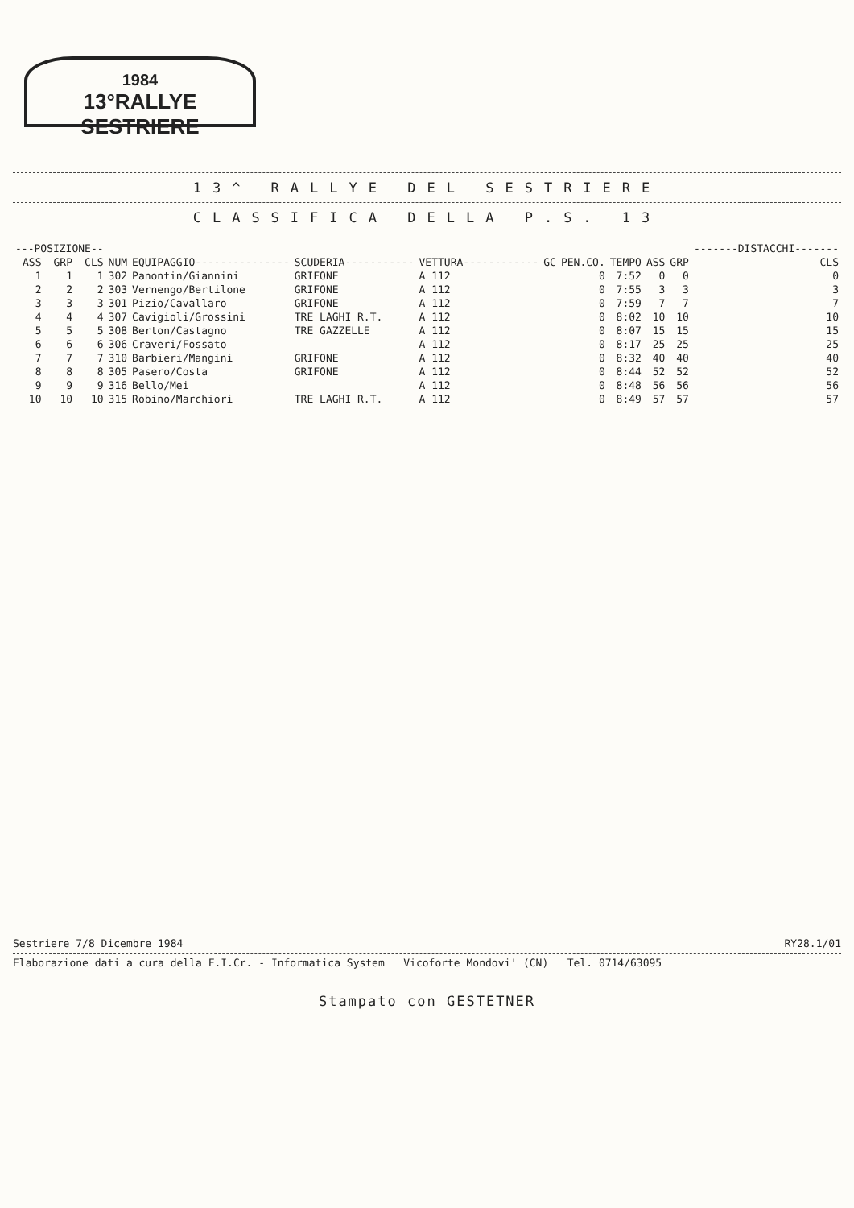1984
13°RALLYE SESTRIERE
13^ RALLYE DEL SESTRIERE
CLASSIFICA DELLA P.S. 13
| ---POSIZIONE-- | | | | | | | | | | | | -------DISTACCHI------- |
| --- | --- | --- | --- | --- | --- | --- | --- | --- | --- | --- | --- | --- |
| ASS | GRP | CLS | NUM | EQUIPAGGIO--------------- | SCUDERIA----------- | VETTURA------------ | GC | PEN.CO. | TEMPO | ASS | GRP | CLS |
| 1 | 1 | 1 | 302 | Panontin/Giannini | GRIFONE | A 112 | | 0 | 7:52 | 0 | 0 | 0 |
| 2 | 2 | 2 | 303 | Vernengo/Bertilone | GRIFONE | A 112 | | 0 | 7:55 | 3 | 3 | 3 |
| 3 | 3 | 3 | 301 | Pizio/Cavallaro | GRIFONE | A 112 | | 0 | 7:59 | 7 | 7 | 7 |
| 4 | 4 | 4 | 307 | Cavigioli/Grossini | TRE LAGHI R.T. | A 112 | | 0 | 8:02 | 10 | 10 | 10 |
| 5 | 5 | 5 | 308 | Berton/Castagno | TRE GAZZELLE | A 112 | | 0 | 8:07 | 15 | 15 | 15 |
| 6 | 6 | 6 | 306 | Craveri/Fossato | | A 112 | | 0 | 8:17 | 25 | 25 | 25 |
| 7 | 7 | 7 | 310 | Barbieri/Mangini | GRIFONE | A 112 | | 0 | 8:32 | 40 | 40 | 40 |
| 8 | 8 | 8 | 305 | Pasero/Costa | GRIFONE | A 112 | | 0 | 8:44 | 52 | 52 | 52 |
| 9 | 9 | 9 | 316 | Bello/Mei | | A 112 | | 0 | 8:48 | 56 | 56 | 56 |
| 10 | 10 | 10 | 315 | Robino/Marchiori | TRE LAGHI R.T. | A 112 | | 0 | 8:49 | 57 | 57 | 57 |
Sestriere 7/8 Dicembre 1984 RY28.1/01
Elaborazione dati a cura della F.I.Cr. - Informatica System Vicoforte Mondovi' (CN) Tel. 0714/63095
Stampato con GESTETNER